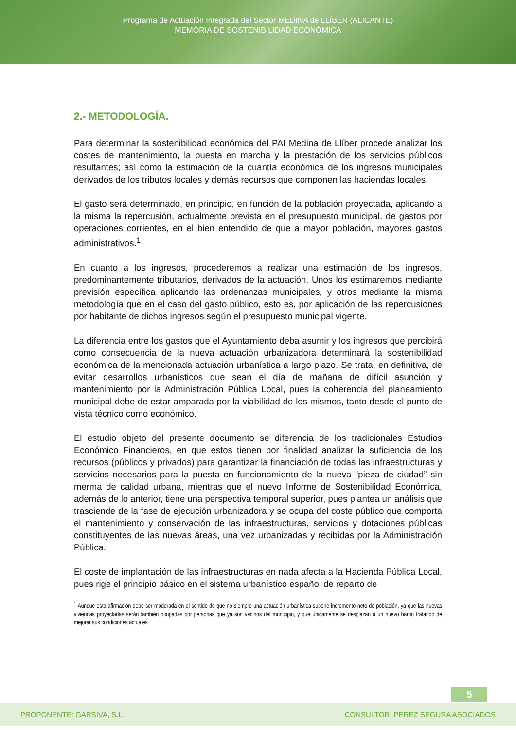Programa de Actuación Integrada del Sector MEDINA de LLÍBER (ALICANTE)
MEMORIA DE SOSTENIBILIDAD ECONÓMICA
2.- METODOLOGÍA.
Para determinar la sostenibilidad económica del PAI Medina de Llíber procede analizar los costes de mantenimiento, la puesta en marcha y la prestación de los servicios públicos resultantes; así como la estimación de la cuantía económica de los ingresos municipales derivados de los tributos locales y demás recursos que componen las haciendas locales.
El gasto será determinado, en principio, en función de la población proyectada, aplicando a la misma la repercusión, actualmente prevista en el presupuesto municipal, de gastos por operaciones corrientes, en el bien entendido de que a mayor población, mayores gastos administrativos.<sup>1</sup>
En cuanto a los ingresos, procederemos a realizar una estimación de los ingresos, predominantemente tributarios, derivados de la actuación. Unos los estimaremos mediante previsión específica aplicando las ordenanzas municipales, y otros mediante la misma metodología que en el caso del gasto público, esto es, por aplicación de las repercusiones por habitante de dichos ingresos según el presupuesto municipal vigente.
La diferencia entre los gastos que el Ayuntamiento deba asumir y los ingresos que percibirá como consecuencia de la nueva actuación urbanizadora determinará la sostenibilidad económica de la mencionada actuación urbanística a largo plazo. Se trata, en definitiva, de evitar desarrollos urbanísticos que sean el día de mañana de difícil asunción y mantenimiento por la Administración Pública Local, pues la coherencia del planeamiento municipal debe de estar amparada por la viabilidad de los mismos, tanto desde el punto de vista técnico como económico.
El estudio objeto del presente documento se diferencia de los tradicionales Estudios Económico Financieros, en que estos tienen por finalidad analizar la suficiencia de los recursos (públicos y privados) para garantizar la financiación de todas las infraestructuras y servicios necesarios para la puesta en funcionamiento de la nueva “pieza de ciudad” sin merma de calidad urbana, mientras que el nuevo Informe de Sostenibilidad Económica, además de lo anterior, tiene una perspectiva temporal superior, pues plantea un análisis que trasciende de la fase de ejecución urbanizadora y se ocupa del coste público que comporta el mantenimiento y conservación de las infraestructuras, servicios y dotaciones públicas constituyentes de las nuevas áreas, una vez urbanizadas y recibidas por la Administración Pública.
El coste de implantación de las infraestructuras en nada afecta a la Hacienda Pública Local, pues rige el principio básico en el sistema urbanístico español de reparto de
<sup>1</sup> Aunque esta afirmación debe ser moderada en el sentido de que no siempre una actuación urbanística supone incremento neto de población, ya que las nuevas viviendas proyectadas serán también ocupadas por personas que ya son vecinos del municipio, y que únicamente se desplazan a un nuevo barrio tratando de mejorar sus condiciones actuales.
5
PROPONENTE: GARSIVA, S.L. CONSULTOR: PEREZ SEGURA ASOCIADOS